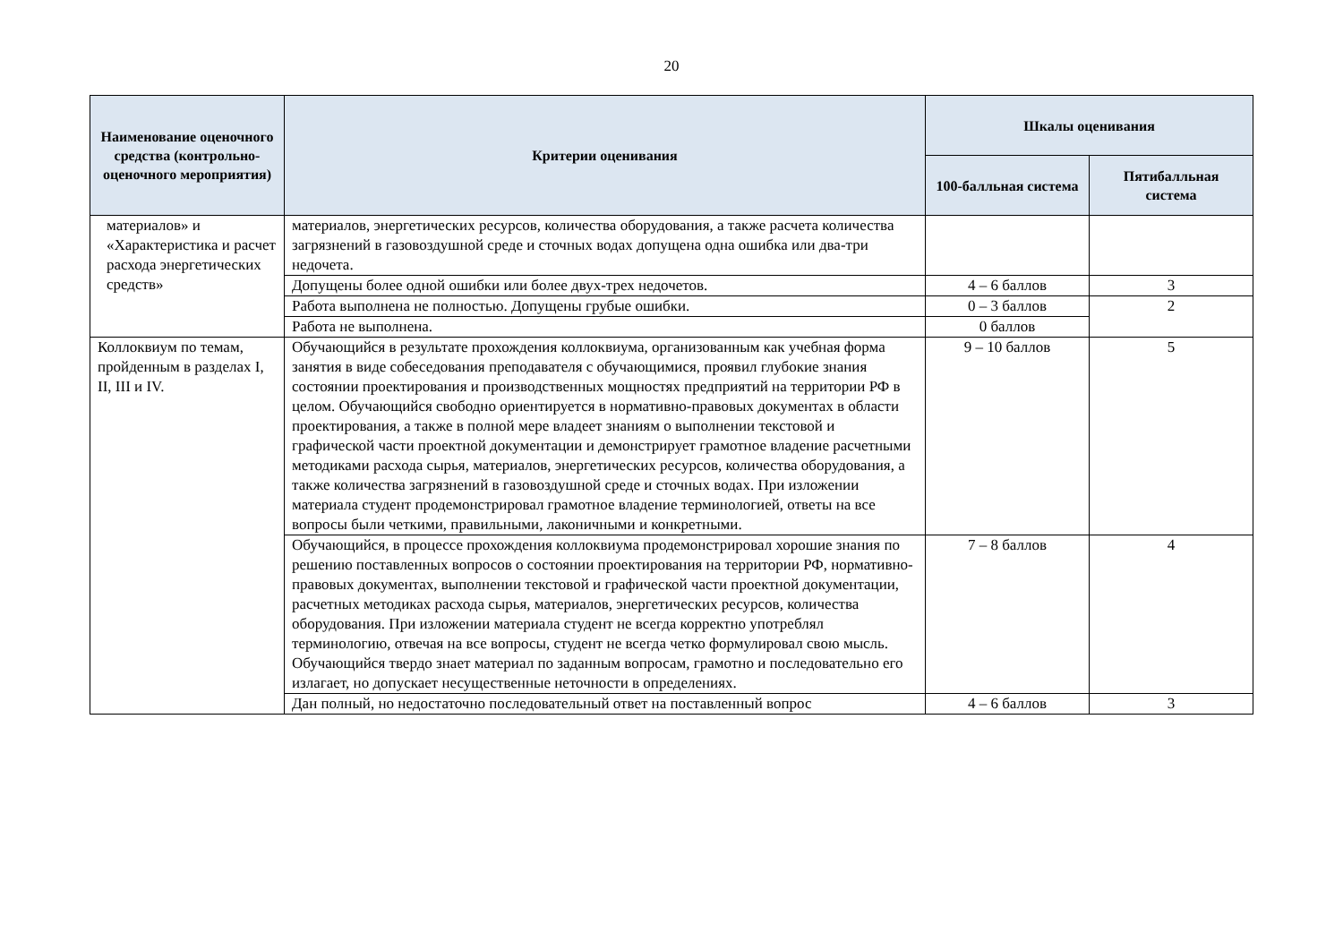20
| Наименование оценочного средства (контрольно-оценочного мероприятия) | Критерии оценивания | Шкалы оценивания | |
| --- | --- | --- | --- |
| | | 100-балльная система | Пятибалльная система |
| материалов» и «Характеристика и расчет расхода энергетических средств» | материалов, энергетических ресурсов, количества оборудования, а также расчета количества загрязнений в газовоздушной среде и сточных водах допущена одна ошибка или два-три недочета. | | |
| | Допущены более одной ошибки или более двух-трех недочетов. | 4 – 6 баллов | 3 |
| | Работа выполнена не полностью. Допущены грубые ошибки. | 0 – 3 баллов | 2 |
| | Работа не выполнена. | 0 баллов | |
| Коллоквиум по темам, пройденным в разделах I, II, III и IV. | Обучающийся в результате прохождения коллоквиума, организованным как учебная форма занятия в виде собеседования преподавателя с обучающимися, проявил глубокие знания состоянии проектирования и производственных мощностях предприятий на территории РФ в целом. Обучающийся свободно ориентируется в нормативно-правовых документах в области проектирования, а также в полной мере владеет знаниям о выполнении текстовой и графической части проектной документации и демонстрирует грамотное владение расчетными методиками расхода сырья, материалов, энергетических ресурсов, количества оборудования, а также количества загрязнений в газовоздушной среде и сточных водах. При изложении материала студент продемонстрировал грамотное владение терминологией, ответы на все вопросы были четкими, правильными, лаконичными и конкретными. | 9 – 10 баллов | 5 |
| | Обучающийся, в процессе прохождения коллоквиума продемонстрировал хорошие знания по решению поставленных вопросов о состоянии проектирования на территории РФ, нормативно-правовых документах, выполнении текстовой и графической части проектной документации, расчетных методиках расхода сырья, материалов, энергетических ресурсов, количества оборудования. При изложении материала студент не всегда корректно употреблял терминологию, отвечая на все вопросы, студент не всегда четко формулировал свою мысль. Обучающийся твердо знает материал по заданным вопросам, грамотно и последовательно его излагает, но допускает несущественные неточности в определениях. | 7 – 8 баллов | 4 |
| | Дан полный, но недостаточно последовательный ответ на поставленный вопрос | 4 – 6 баллов | 3 |